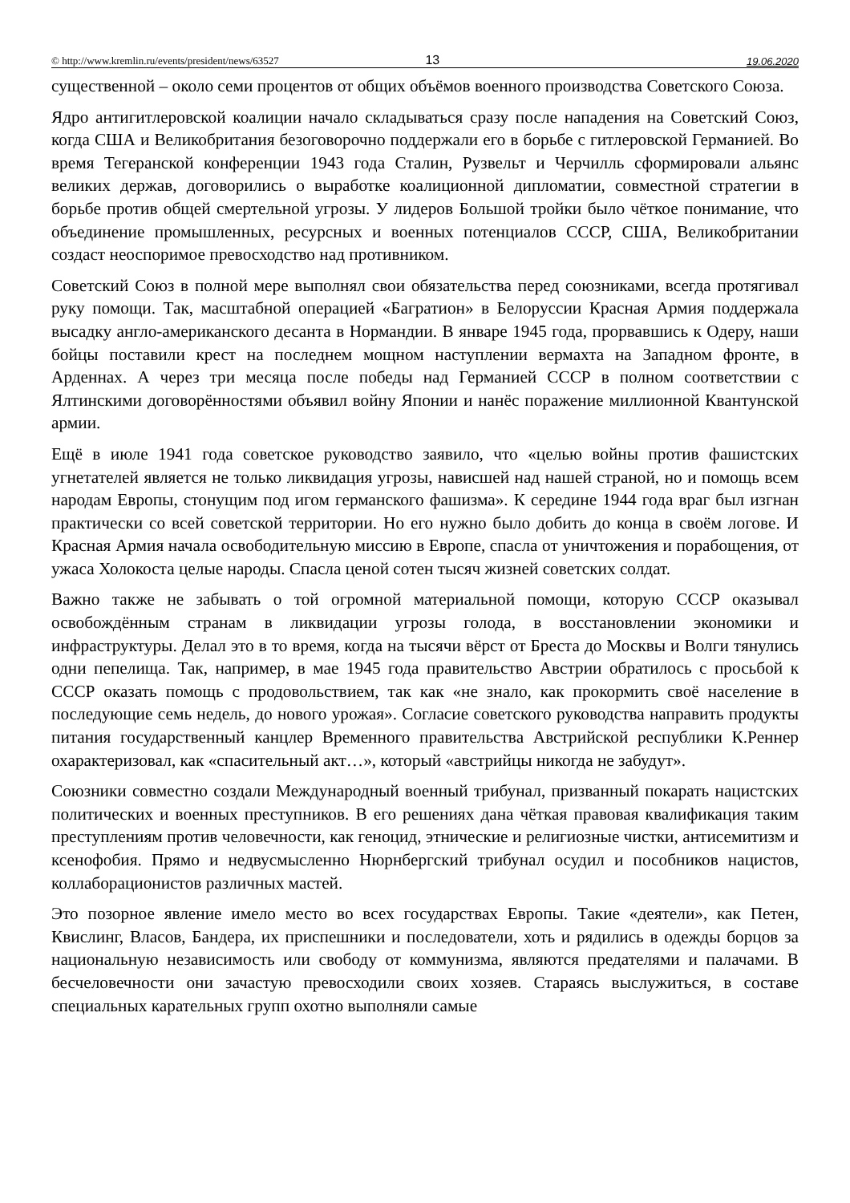© http://www.kremlin.ru/events/president/news/63527 13 19.06.2020
существенной – около семи процентов от общих объёмов военного производства Советского Союза.
Ядро антигитлеровской коалиции начало складываться сразу после нападения на Советский Союз, когда США и Великобритания безоговорочно поддержали его в борьбе с гитлеровской Германией. Во время Тегеранской конференции 1943 года Сталин, Рузвельт и Черчилль сформировали альянс великих держав, договорились о выработке коалиционной дипломатии, совместной стратегии в борьбе против общей смертельной угрозы. У лидеров Большой тройки было чёткое понимание, что объединение промышленных, ресурсных и военных потенциалов СССР, США, Великобритании создаст неоспоримое превосходство над противником.
Советский Союз в полной мере выполнял свои обязательства перед союзниками, всегда протягивал руку помощи. Так, масштабной операцией «Багратион» в Белоруссии Красная Армия поддержала высадку англо-американского десанта в Нормандии. В январе 1945 года, прорвавшись к Одеру, наши бойцы поставили крест на последнем мощном наступлении вермахта на Западном фронте, в Арденнах. А через три месяца после победы над Германией СССР в полном соответствии с Ялтинскими договорённостями объявил войну Японии и нанёс поражение миллионной Квантунской армии.
Ещё в июле 1941 года советское руководство заявило, что «целью войны против фашистских угнетателей является не только ликвидация угрозы, нависшей над нашей страной, но и помощь всем народам Европы, стонущим под игом германского фашизма». К середине 1944 года враг был изгнан практически со всей советской территории. Но его нужно было добить до конца в своём логове. И Красная Армия начала освободительную миссию в Европе, спасла от уничтожения и порабощения, от ужаса Холокоста целые народы. Спасла ценой сотен тысяч жизней советских солдат.
Важно также не забывать о той огромной материальной помощи, которую СССР оказывал освобождённым странам в ликвидации угрозы голода, в восстановлении экономики и инфраструктуры. Делал это в то время, когда на тысячи вёрст от Бреста до Москвы и Волги тянулись одни пепелища. Так, например, в мае 1945 года правительство Австрии обратилось с просьбой к СССР оказать помощь с продовольствием, так как «не знало, как прокормить своё население в последующие семь недель, до нового урожая». Согласие советского руководства направить продукты питания государственный канцлер Временного правительства Австрийской республики К.Реннер охарактеризовал, как «спасительный акт…», который «австрийцы никогда не забудут».
Союзники совместно создали Международный военный трибунал, призванный покарать нацистских политических и военных преступников. В его решениях дана чёткая правовая квалификация таким преступлениям против человечности, как геноцид, этнические и религиозные чистки, антисемитизм и ксенофобия. Прямо и недвусмысленно Нюрнбергский трибунал осудил и пособников нацистов, коллаборационистов различных мастей.
Это позорное явление имело место во всех государствах Европы. Такие «деятели», как Петен, Квислинг, Власов, Бандера, их приспешники и последователи, хоть и рядились в одежды борцов за национальную независимость или свободу от коммунизма, являются предателями и палачами. В бесчеловечности они зачастую превосходили своих хозяев. Стараясь выслужиться, в составе специальных карательных групп охотно выполняли самые